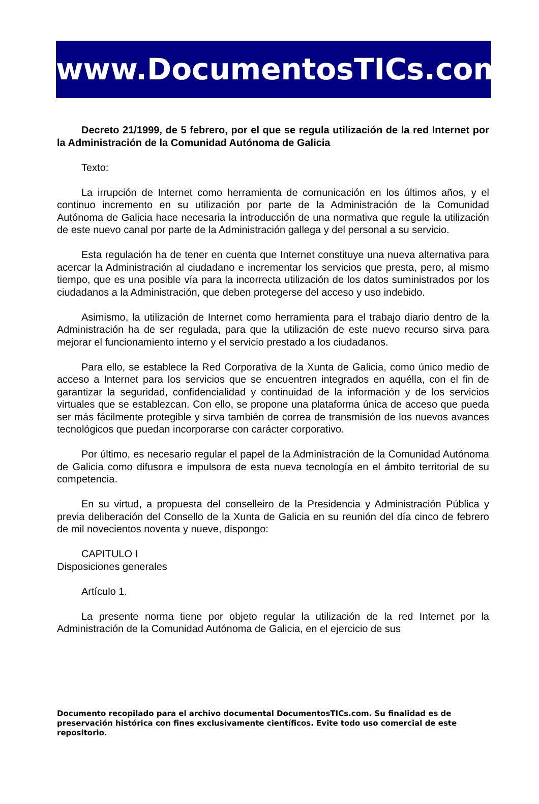www.DocumentosTICs.com
Decreto 21/1999, de 5 febrero, por el que se regula utilización de la red Internet por la Administración de la Comunidad Autónoma de Galicia
Texto:
La irrupción de Internet como herramienta de comunicación en los últimos años, y el continuo incremento en su utilización por parte de la Administración de la Comunidad Autónoma de Galicia hace necesaria la introducción de una normativa que regule la utilización de este nuevo canal por parte de la Administración gallega y del personal a su servicio.
Esta regulación ha de tener en cuenta que Internet constituye una nueva alternativa para acercar la Administración al ciudadano e incrementar los servicios que presta, pero, al mismo tiempo, que es una posible vía para la incorrecta utilización de los datos suministrados por los ciudadanos a la Administración, que deben protegerse del acceso y uso indebido.
Asimismo, la utilización de Internet como herramienta para el trabajo diario dentro de la Administración ha de ser regulada, para que la utilización de este nuevo recurso sirva para mejorar el funcionamiento interno y el servicio prestado a los ciudadanos.
Para ello, se establece la Red Corporativa de la Xunta de Galicia, como único medio de acceso a Internet para los servicios que se encuentren integrados en aquélla, con el fin de garantizar la seguridad, confidencialidad y continuidad de la información y de los servicios virtuales que se establezcan. Con ello, se propone una plataforma única de acceso que pueda ser más fácilmente protegible y sirva también de correa de transmisión de los nuevos avances tecnológicos que puedan incorporarse con carácter corporativo.
Por último, es necesario regular el papel de la Administración de la Comunidad Autónoma de Galicia como difusora e impulsora de esta nueva tecnología en el ámbito territorial de su competencia.
En su virtud, a propuesta del conselleiro de la Presidencia y Administración Pública y previa deliberación del Consello de la Xunta de Galicia en su reunión del día cinco de febrero de mil novecientos noventa y nueve, dispongo:
CAPITULO I
Disposiciones generales
Artículo 1.
La presente norma tiene por objeto regular la utilización de la red Internet por la Administración de la Comunidad Autónoma de Galicia, en el ejercicio de sus
Documento recopilado para el archivo documental DocumentosTICs.com. Su finalidad es de preservación histórica con fines exclusivamente científicos. Evite todo uso comercial de este repositorio.